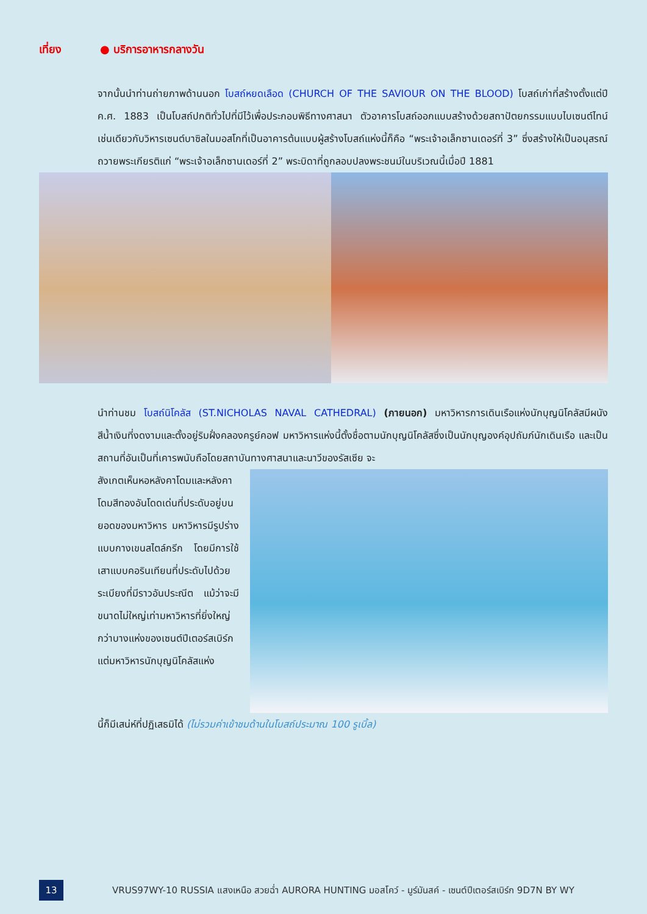เที่ยง ● บริการอาหารกลางวัน
จากนั้นนำท่านถ่ายภาพด้านนอก โบสถ์หยดเลือด (CHURCH OF THE SAVIOUR ON THE BLOOD) โบสถ์เก่าที่สร้างตั้งแต่ปี ค.ศ. 1883 เป็นโบสถ์ปกติทั่วไปที่มีไว้เพื่อประกอบพิธีทางศาสนา ตัวอาคารโบสถ์ออกแบบสร้างด้วยสถาปัตยกรรมแบบไบเซนต์ไทน์เช่นเดียวกับวิหารเซนต์บาซิลในมอสโกที่เป็นอาคารต้นแบบผู้สร้างโบสถ์แห่งนี้ก็คือ “พระเจ้าอเล็กซานเดอร์ที่ 3” ซึ่งสร้างให้เป็นอนุสรณ์ถวายพระเกียรติแก่ “พระเจ้าอเล็กซานเดอร์ที่ 2” พระบิดาที่ถูกลอบปลงพระชนม์ในบริเวณนี้เมื่อปี 1881
นำท่านชม โบสถ์นิโคลัส (ST.NICHOLAS NAVAL CATHEDRAL) (ภายนอก) มหาวิหารการเดินเรือแห่งนักบุญนิโคลัสมีผนังสีน้ำเงินที่งดงามและตั้งอยู่ริมฝั่งคลองครูย์คอฟ มหาวิหารแห่งนี้ตั้งชื่อตามนักบุญนิโคลัสซึ่งเป็นนักบุญองค์อุปถัมภ์นักเดินเรือ และเป็นสถานที่อันเป็นที่เคารพนับถือโดยสถาบันทางศาสนาและนาวีของรัสเซีย จะ
สังเกตเห็นหอหลังคาโดมและหลังคาโดมสีทองอันโดดเด่นที่ประดับอยู่บนยอดของมหาวิหาร มหาวิหารมีรูปร่างแบบกางเขนสไตล์กรีก โดยมีการใช้เสาแบบคอรินเทียนที่ประดับไปด้วยระเบียงที่มีราวอันประณีต แม้ว่าจะมีขนาดไม่ใหญ่เท่ามหาวิหารที่ยิ่งใหญ่กว่าบางแห่งของเซนต์ปีเตอร์สเบิร์กแต่มหาวิหารนักบุญนิโคลัสแห่ง
นี้ก็มีเสน่ห์ที่ปฏิเสธมิได้ (ไม่รวมค่าเข้าชมด้านในโบสถ์ประมาณ 100 รูเบิ้ล)
13
VRUS97WY-10 RUSSIA แสงเหนือ สวยฉ่ำ AURORA HUNTING มอสโคว์ - มูร์มันสค์ - เซนต์ปีเตอร์สเบิร์ก 9D7N BY WY